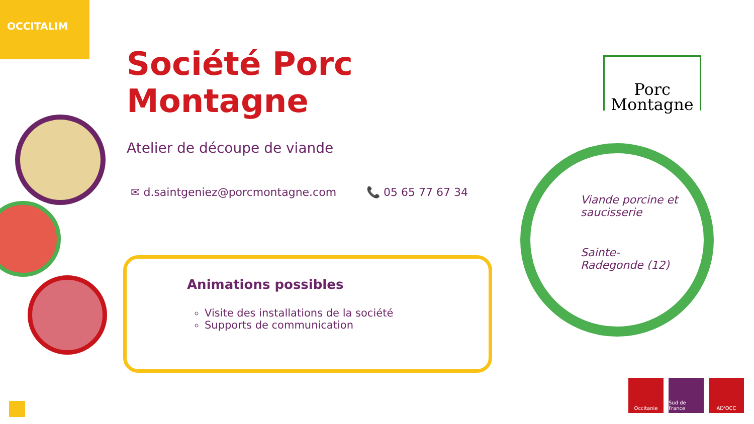OCCITALIM
Société Porc Montagne
Atelier de découpe de viande
✉ d.saintgeniez@porcmontagne.com 📞 05 65 77 67 34
Animations possibles
Visite des installations de la société
Supports de communication
Porc
Montagne
Viande porcine et
saucisserie
Sainte-
Radegonde (12)
Occitanie Sud de France
AD'OCC